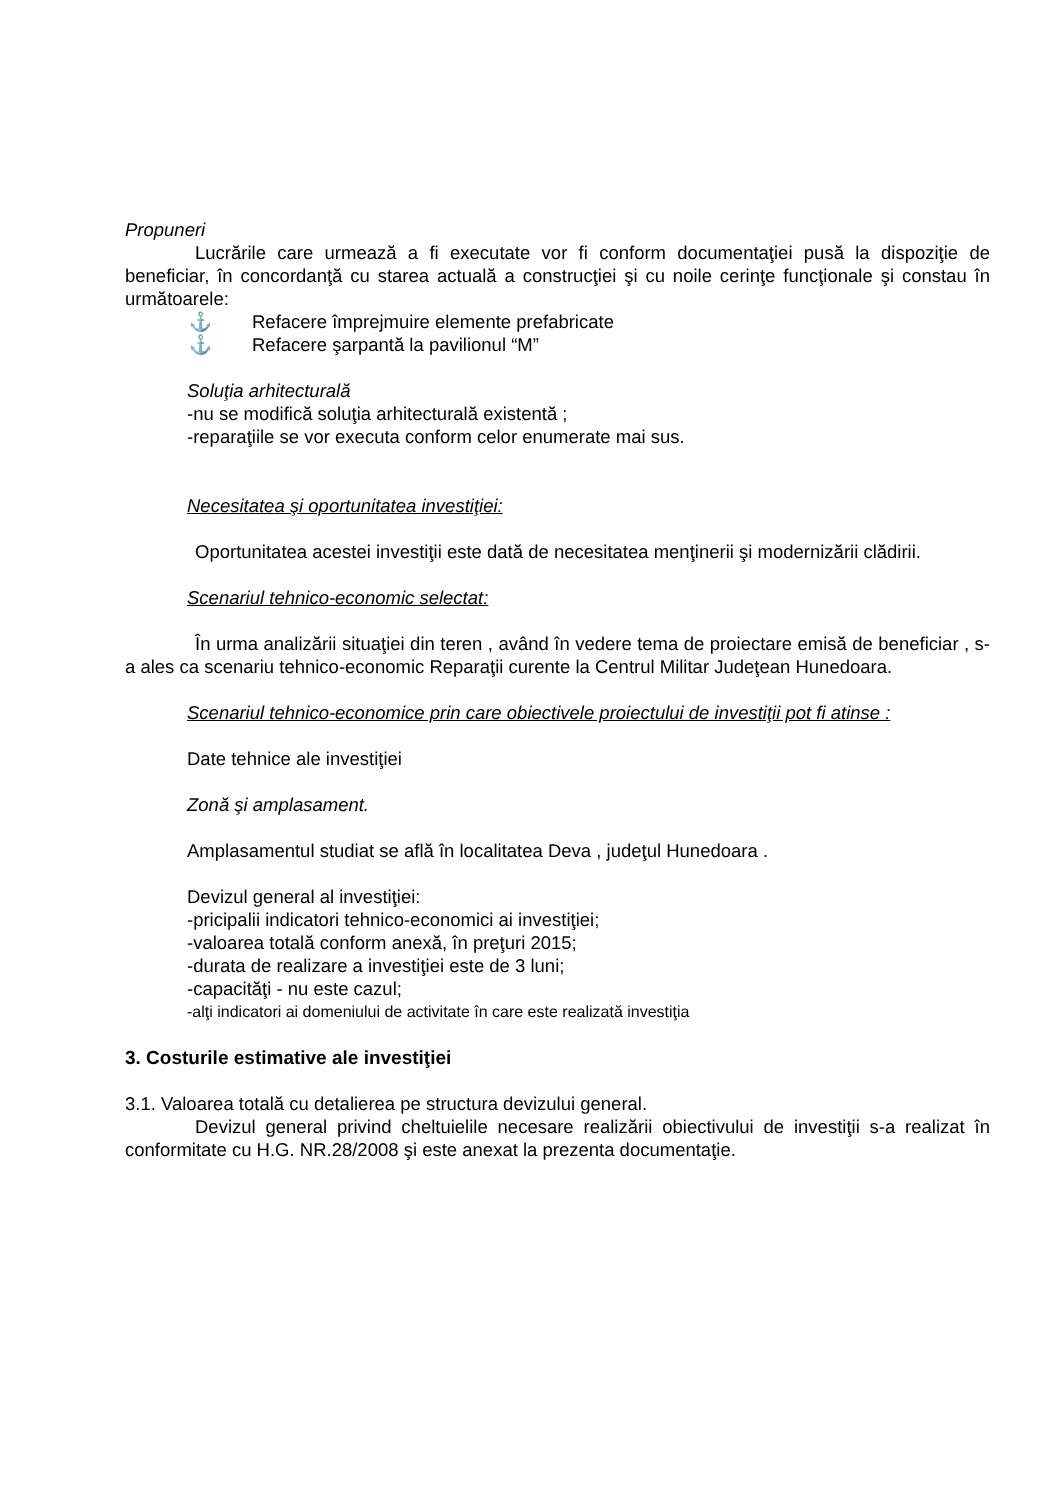Propuneri
Lucrările care urmează a fi executate vor fi conform documentaţiei pusă la dispoziţie de beneficiar, în concordanţă cu starea actuală a construcţiei şi cu noile cerinţe funcţionale şi constau în următoarele:
⚓ Refacere împrejmuire elemente prefabricate
⚓ Refacere şarpantă la pavilionul “M”
Soluţia arhitecturală
-nu se modifică soluţia arhitecturală existentă ;
-reparaţiile se vor executa conform celor enumerate mai sus.
Necesitatea şi oportunitatea investiţiei:
Oportunitatea acestei investiţii este dată de necesitatea menţinerii şi modernizării clădirii.
Scenariul tehnico-economic selectat:
În urma analizării situaţiei din teren , având în vedere tema de proiectare emisă de beneficiar , s-a ales ca scenariu tehnico-economic Reparaţii curente la Centrul Militar Judeţean Hunedoara.
Scenariul tehnico-economice prin care obiectivele proiectului de investiţii pot fi atinse :
Date tehnice ale investiţiei
Zonă şi amplasament.
Amplasamentul studiat se află în localitatea Deva , judeţul Hunedoara .
Devizul general al investiţiei:
-pricipalii indicatori tehnico-economici ai investiţiei;
-valoarea totală conform anexă, în preţuri 2015;
-durata de realizare a investiţiei este de 3 luni;
-capacităţi - nu este cazul;
-alţi indicatori ai domeniului de activitate în care este realizată investiţia
3. Costurile estimative ale investiţiei
3.1. Valoarea totală cu detalierea pe structura devizului general.
Devizul general privind cheltuielile necesare realizării obiectivului de investiţii s-a realizat în conformitate cu H.G. NR.28/2008 şi este anexat la prezenta documentaţie.